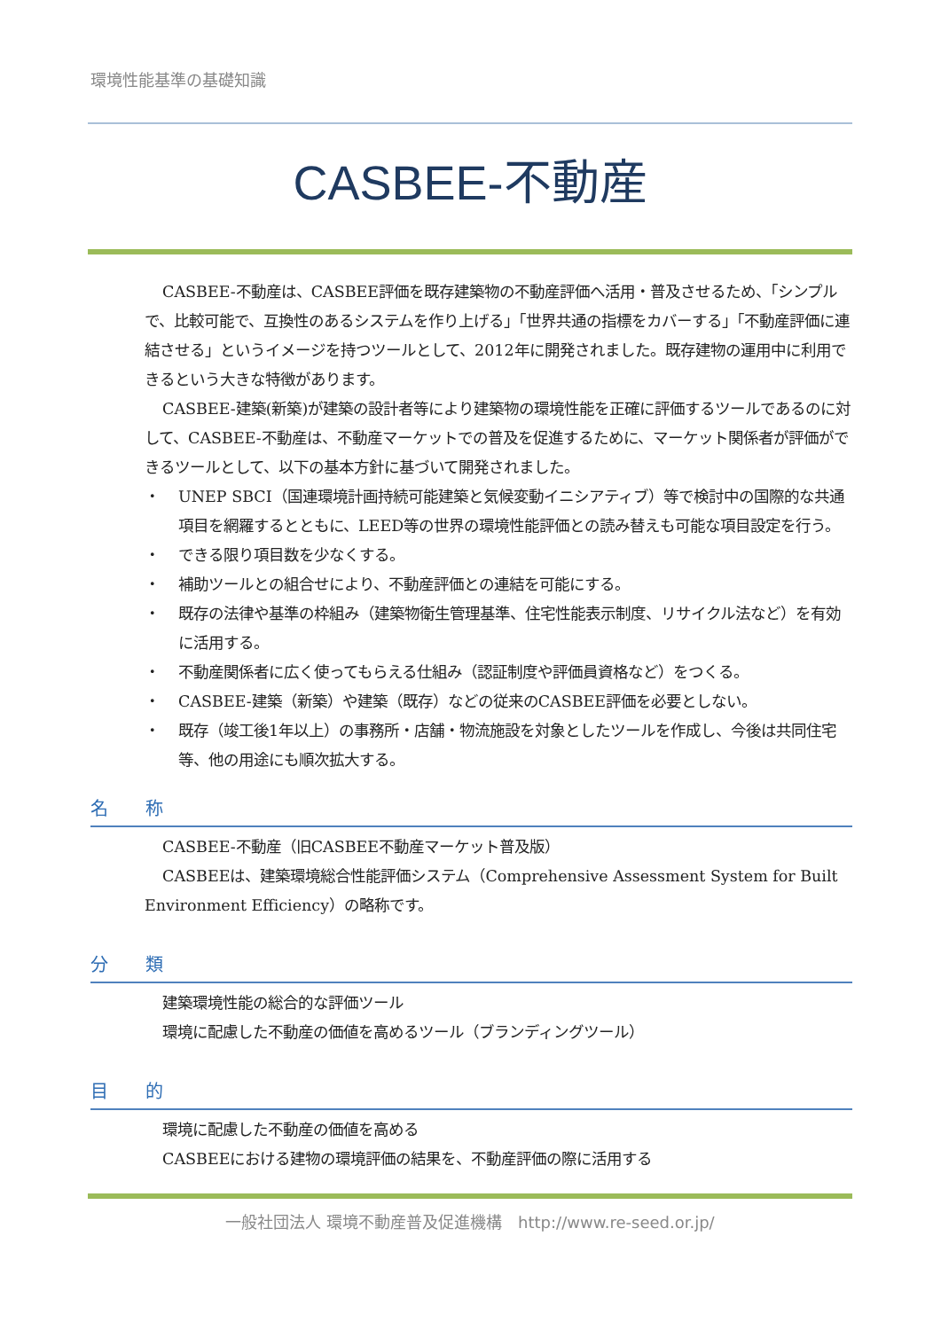環境性能基準の基礎知識
CASBEE-不動産
CASBEE-不動産は、CASBEE評価を既存建築物の不動産評価へ活用・普及させるため、「シンプルで、比較可能で、互換性のあるシステムを作り上げる」「世界共通の指標をカバーする」「不動産評価に連結させる」というイメージを持つツールとして、2012年に開発されました。既存建物の運用中に利用できるという大きな特徴があります。
CASBEE-建築(新築)が建築の設計者等により建築物の環境性能を正確に評価するツールであるのに対して、CASBEE-不動産は、不動産マーケットでの普及を促進するために、マーケット関係者が評価ができるツールとして、以下の基本方針に基づいて開発されました。
・ UNEP SBCI（国連環境計画持続可能建築と気候変動イニシアティブ）等で検討中の国際的な共通項目を網羅するとともに、LEED等の世界の環境性能評価との読み替えも可能な項目設定を行う。
・ できる限り項目数を少なくする。
・ 補助ツールとの組合せにより、不動産評価との連結を可能にする。
・ 既存の法律や基準の枠組み（建築物衛生管理基準、住宅性能表示制度、リサイクル法など）を有効に活用する。
・ 不動産関係者に広く使ってもらえる仕組み（認証制度や評価員資格など）をつくる。
・ CASBEE-建築（新築）や建築（既存）などの従来のCASBEE評価を必要としない。
・ 既存（竣工後1年以上）の事務所・店舗・物流施設を対象としたツールを作成し、今後は共同住宅等、他の用途にも順次拡大する。
名 称
CASBEE-不動産（旧CASBEE不動産マーケット普及版）
CASBEEは、建築環境総合性能評価システム（Comprehensive Assessment System for Built Environment Efficiency）の略称です。
分 類
建築環境性能の総合的な評価ツール
環境に配慮した不動産の価値を高めるツール（ブランディングツール）
目 的
環境に配慮した不動産の価値を高める
CASBEEにおける建物の環境評価の結果を、不動産評価の際に活用する
一般社団法人 環境不動産普及促進機構　http://www.re-seed.or.jp/